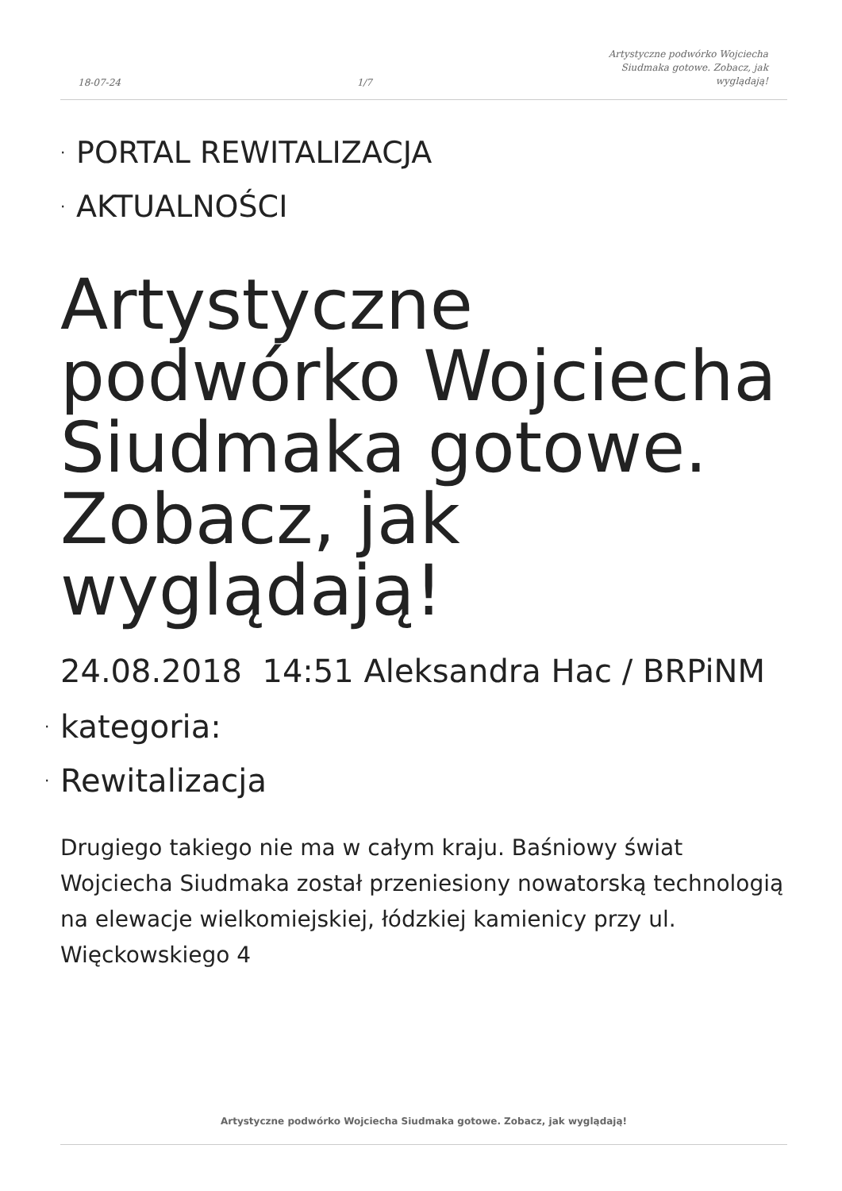18-07-24 1/7 Artystyczne podwórko Wojciecha
Siudmaka gotowe. Zobacz, jak
wyglądają!
· PORTAL REWITALIZACJA
· AKTUALNOŚCI
Artystyczne podwórko Wojciecha Siudmaka gotowe. Zobacz, jak wyglądają!
24.08.2018 14:51 Aleksandra Hac / BRPiNM
· kategoria:
· Rewitalizacja
Drugiego takiego nie ma w całym kraju. Baśniowy świat Wojciecha Siudmaka został przeniesiony nowatorską technologią na elewacje wielkomiejskiej, łódzkiej kamienicy przy ul. Więckowskiego 4
Artystyczne podwórko Wojciecha Siudmaka gotowe. Zobacz, jak wyglądają!